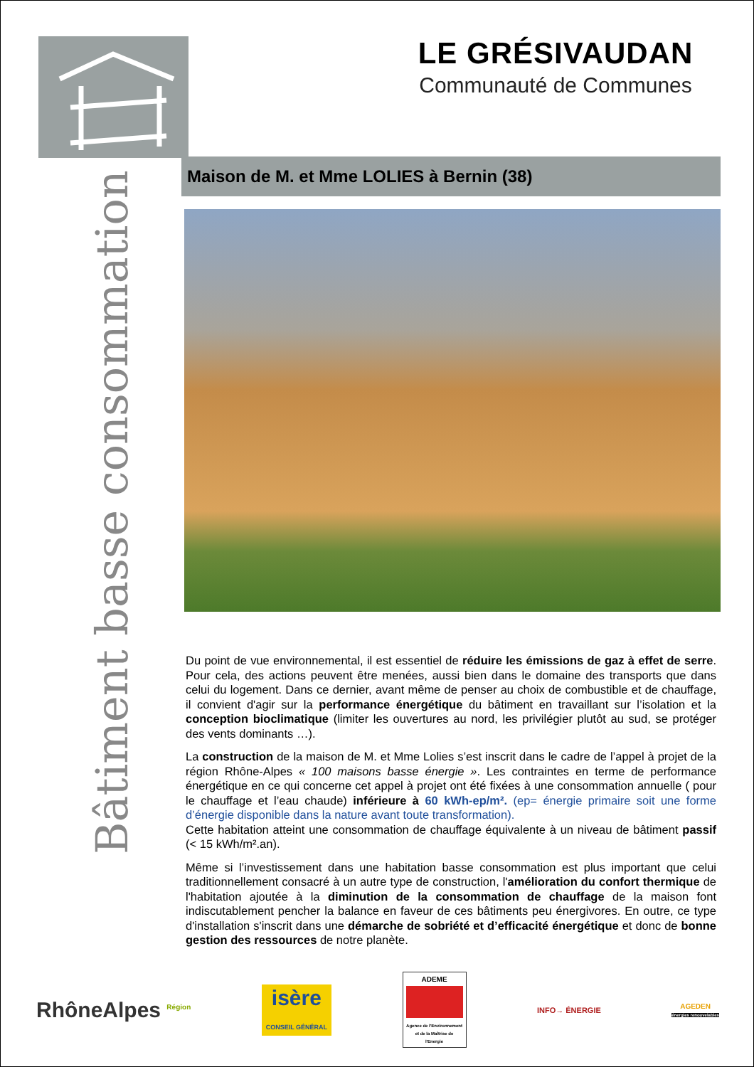LE GRÉSIVAUDAN
Communauté de Communes
Bâtiment basse consommation
Maison de M. et Mme LOLIES à Bernin (38)
Du point de vue environnemental, il est essentiel de réduire les émissions de gaz à effet de serre. Pour cela, des actions peuvent être menées, aussi bien dans le domaine des transports que dans celui du logement. Dans ce dernier, avant même de penser au choix de combustible et de chauffage, il convient d'agir sur la performance énergétique du bâtiment en travaillant sur l’isolation et la conception bioclimatique (limiter les ouvertures au nord, les privilégier plutôt au sud, se protéger des vents dominants …).
La construction de la maison de M. et Mme Lolies s’est inscrit dans le cadre de l’appel à projet de la région Rhône-Alpes « 100 maisons basse énergie ». Les contraintes en terme de performance énergétique en ce qui concerne cet appel à projet ont été fixées à une consommation annuelle ( pour le chauffage et l’eau chaude) inférieure à 60 kWh-ep/m². (ep= énergie primaire soit une forme d’énergie disponible dans la nature avant toute transformation).
Cette habitation atteint une consommation de chauffage équivalente à un niveau de bâtiment passif (< 15 kWh/m².an).
Même si l’investissement dans une habitation basse consommation est plus important que celui traditionnellement consacré à un autre type de construction, l'amélioration du confort thermique de l'habitation ajoutée à la diminution de la consommation de chauffage de la maison font indiscutablement pencher la balance en faveur de ces bâtiments peu énergivores. En outre, ce type d'installation s'inscrit dans une démarche de sobriété et d’efficacité énergétique et donc de bonne gestion des ressources de notre planète.
RhôneAlpes <sup>Région</sup>
isère
CONSEIL GÉNÉRAL
ADEME
Agence de l'Environnement et de la Maîtrise de l'Energie
INFO→ ÉNERGIE
AGEDEN
énergies renouvelables